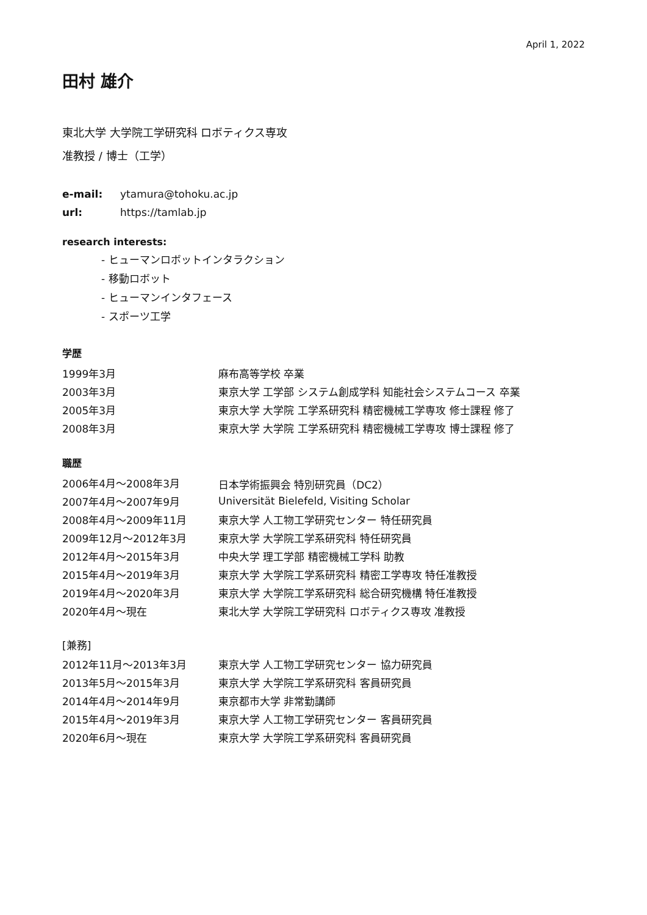April 1, 2022
田村 雄介
東北大学 大学院工学研究科 ロボティクス専攻
准教授 / 博士（工学）
| e-mail: | ytamura@tohoku.ac.jp |
| url: | https://tamlab.jp |
research interests:
- ヒューマンロボットインタラクション
- 移動ロボット
- ヒューマンインタフェース
- スポーツ工学
学歴
| 1999年3月 | 麻布高等学校 卒業 |
| 2003年3月 | 東京大学 工学部 システム創成学科 知能社会システムコース 卒業 |
| 2005年3月 | 東京大学 大学院 工学系研究科 精密機械工学専攻 修士課程 修了 |
| 2008年3月 | 東京大学 大学院 工学系研究科 精密機械工学専攻 博士課程 修了 |
職歴
| 2006年4月〜2008年3月 | 日本学術振興会 特別研究員（DC2） |
| 2007年4月〜2007年9月 | Universität Bielefeld, Visiting Scholar |
| 2008年4月〜2009年11月 | 東京大学 人工物工学研究センター 特任研究員 |
| 2009年12月〜2012年3月 | 東京大学 大学院工学系研究科 特任研究員 |
| 2012年4月〜2015年3月 | 中央大学 理工学部 精密機械工学科 助教 |
| 2015年4月〜2019年3月 | 東京大学 大学院工学系研究科 精密工学専攻 特任准教授 |
| 2019年4月〜2020年3月 | 東京大学 大学院工学系研究科 総合研究機構 特任准教授 |
| 2020年4月〜現在 | 東北大学 大学院工学研究科 ロボティクス専攻 准教授 |
[兼務]
| 2012年11月〜2013年3月 | 東京大学 人工物工学研究センター 協力研究員 |
| 2013年5月〜2015年3月 | 東京大学 大学院工学系研究科 客員研究員 |
| 2014年4月〜2014年9月 | 東京都市大学 非常勤講師 |
| 2015年4月〜2019年3月 | 東京大学 人工物工学研究センター 客員研究員 |
| 2020年6月〜現在 | 東京大学 大学院工学系研究科 客員研究員 |